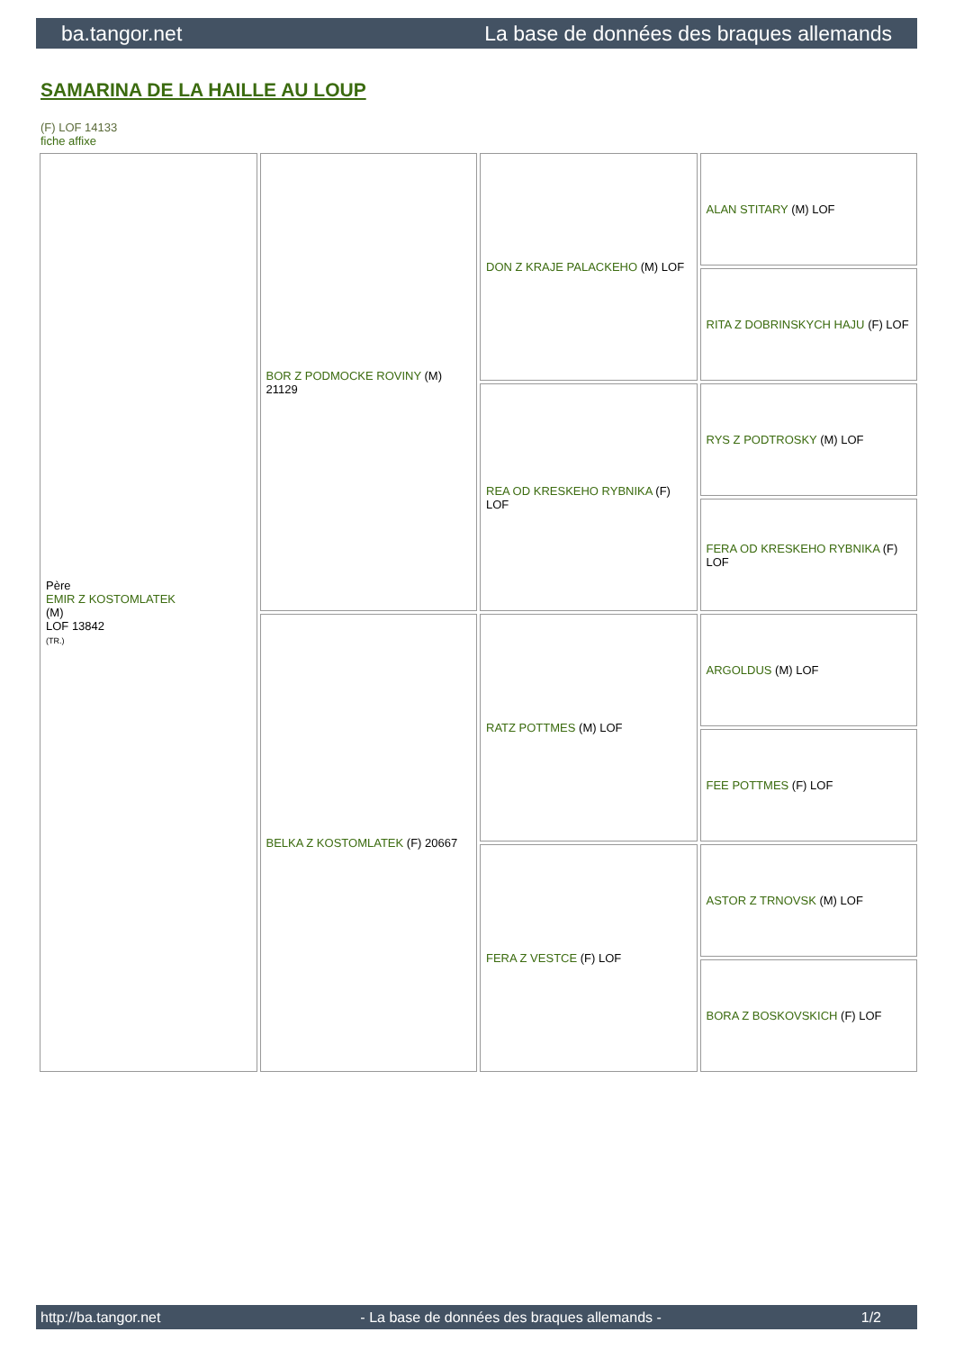ba.tangor.net La base de données des braques allemands
SAMARINA DE LA HAILLE AU LOUP
(F) LOF 14133
fiche affixe
| Père EMIR Z KOSTOMLATEK (M) LOF 13842 (TR.) | BOR Z PODMOCKE ROVINY (M) 21129 | DON Z KRAJE PALACKEHO (M) LOF | ALAN STITARY (M) LOF |
| | | | RITA Z DOBRINSKYCH HAJU (F) LOF |
| | | REA OD KRESKEHO RYBNIKA (F) LOF | RYS Z PODTROSKY (M) LOF |
| | | | FERA OD KRESKEHO RYBNIKA (F) LOF |
| | BELKA Z KOSTOMLATEK (F) 20667 | RATZ POTTMES (M) LOF | ARGOLDUS (M) LOF |
| | | | FEE POTTMES (F) LOF |
| | | FERA Z VESTCE (F) LOF | ASTOR Z TRNOVSK (M) LOF |
| | | | BORA Z BOSKOVSKICH (F) LOF |
http://ba.tangor.net - La base de données des braques allemands - 1/2